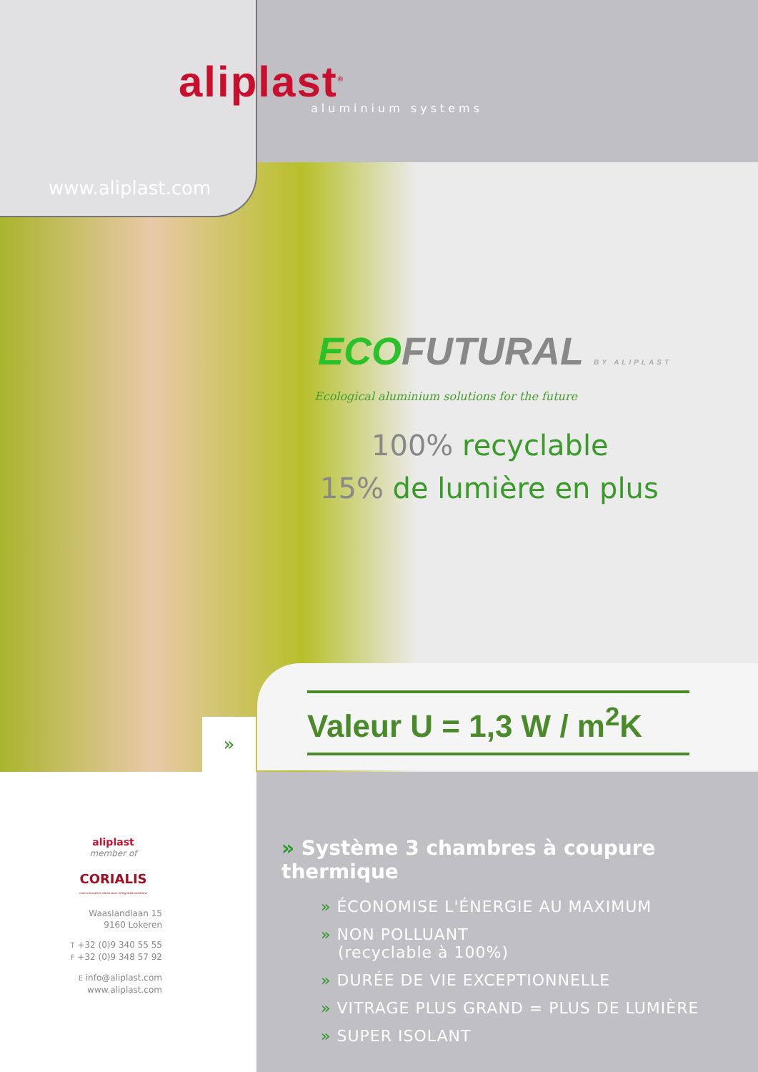aliplast<sup>®</sup> aluminium systems
www.aliplast.com
ECO FUTURAL BY ALIPLAST
Ecological aluminium solutions for the future
100% recyclable
15% de lumière en plus
Valeur U = 1,3 W / m<sup>2</sup>K
»
» Système 3 chambres à coupure thermique
» ÉCONOMISE L'ÉNERGIE AU MAXIMUM
» NON POLLUANT
(recyclable à 100%)
» DURÉE DE VIE EXCEPTIONNELLE
» VITRAGE PLUS GRAND = PLUS DE LUMIÈRE
» SUPER ISOLANT
aliplast
member of
CORIALIS
core innovative aluminium integrated solutions
Waaslandlaan 15
9160 Lokeren
T +32 (0)9 340 55 55
F +32 (0)9 348 57 92
E info@aliplast.com
www.aliplast.com